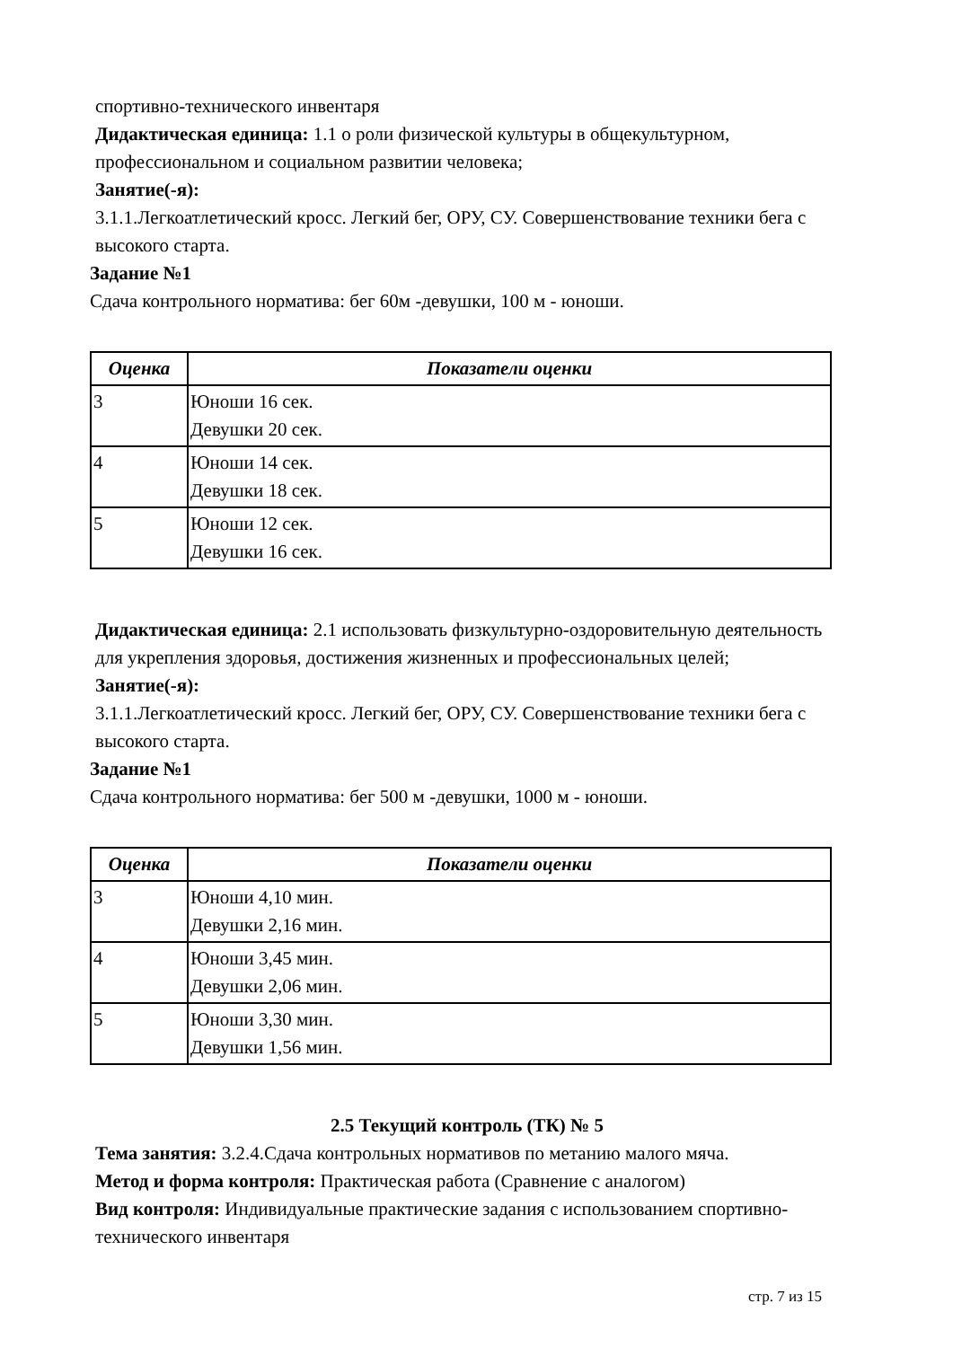спортивно-технического инвентаря
Дидактическая единица: 1.1 о роли физической культуры в общекультурном, профессиональном и социальном развитии человека;
Занятие(-я):
3.1.1.Легкоатлетический кросс. Легкий бег, ОРУ, СУ. Совершенствование техники бега с высокого старта.
Задание №1
Сдача контрольного норматива: бег 60м -девушки, 100 м - юноши.
| Оценка | Показатели оценки |
| --- | --- |
| 3 | Юноши 16 сек. Девушки 20 сек. |
| 4 | Юноши 14 сек. Девушки 18 сек. |
| 5 | Юноши 12 сек. Девушки 16 сек. |
Дидактическая единица: 2.1 использовать физкультурно-оздоровительную деятельность для укрепления здоровья, достижения жизненных и профессиональных целей;
Занятие(-я):
3.1.1.Легкоатлетический кросс. Легкий бег, ОРУ, СУ. Совершенствование техники бега с высокого старта.
Задание №1
Сдача контрольного норматива: бег 500 м -девушки, 1000 м - юноши.
| Оценка | Показатели оценки |
| --- | --- |
| 3 | Юноши 4,10 мин. Девушки 2,16 мин. |
| 4 | Юноши 3,45 мин. Девушки 2,06 мин. |
| 5 | Юноши 3,30 мин. Девушки 1,56 мин. |
2.5 Текущий контроль (ТК) № 5
Тема занятия: 3.2.4.Сдача контрольных нормативов по метанию малого мяча.
Метод и форма контроля: Практическая работа (Сравнение с аналогом)
Вид контроля: Индивидуальные практические задания с использованием спортивно-технического инвентаря
стр. 7 из 15